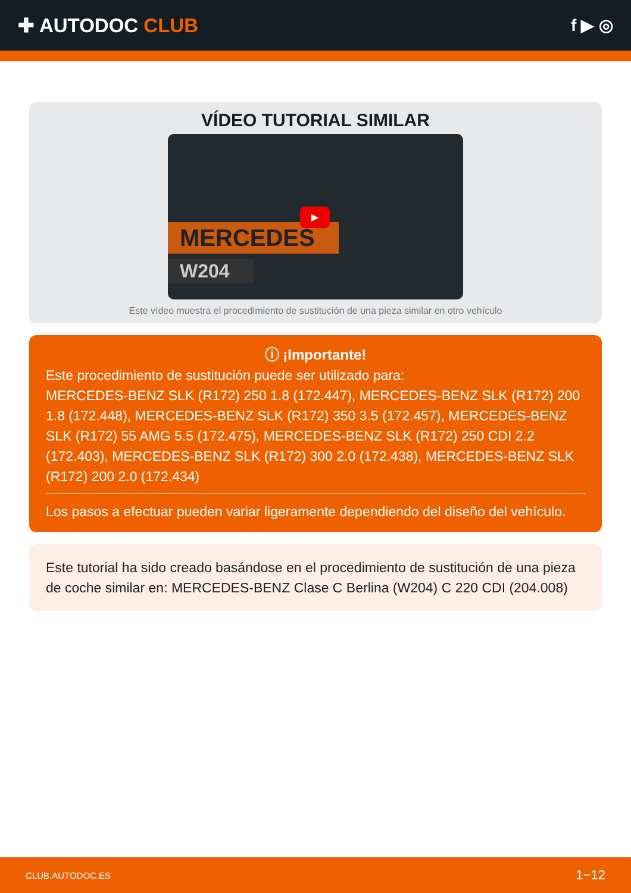✚ AUTODOC CLUB
f ▶ ◎
VÍDEO TUTORIAL SIMILAR
MERCEDES
W204
▶
Este vídeo muestra el procedimiento de sustitución de una pieza similar en otro vehículo
ⓘ ¡Importante!
Este procedimiento de sustitución puede ser utilizado para:
MERCEDES-BENZ SLK (R172) 250 1.8 (172.447), MERCEDES-BENZ SLK (R172) 200 1.8 (172.448), MERCEDES-BENZ SLK (R172) 350 3.5 (172.457), MERCEDES-BENZ SLK (R172) 55 AMG 5.5 (172.475), MERCEDES-BENZ SLK (R172) 250 CDI 2.2 (172.403), MERCEDES-BENZ SLK (R172) 300 2.0 (172.438), MERCEDES-BENZ SLK (R172) 200 2.0 (172.434)
Los pasos a efectuar pueden variar ligeramente dependiendo del diseño del vehículo.
Este tutorial ha sido creado basándose en el procedimiento de sustitución de una pieza de coche similar en: MERCEDES-BENZ Clase C Berlina (W204) C 220 CDI (204.008)
CLUB.AUTODOC.ES 1−12